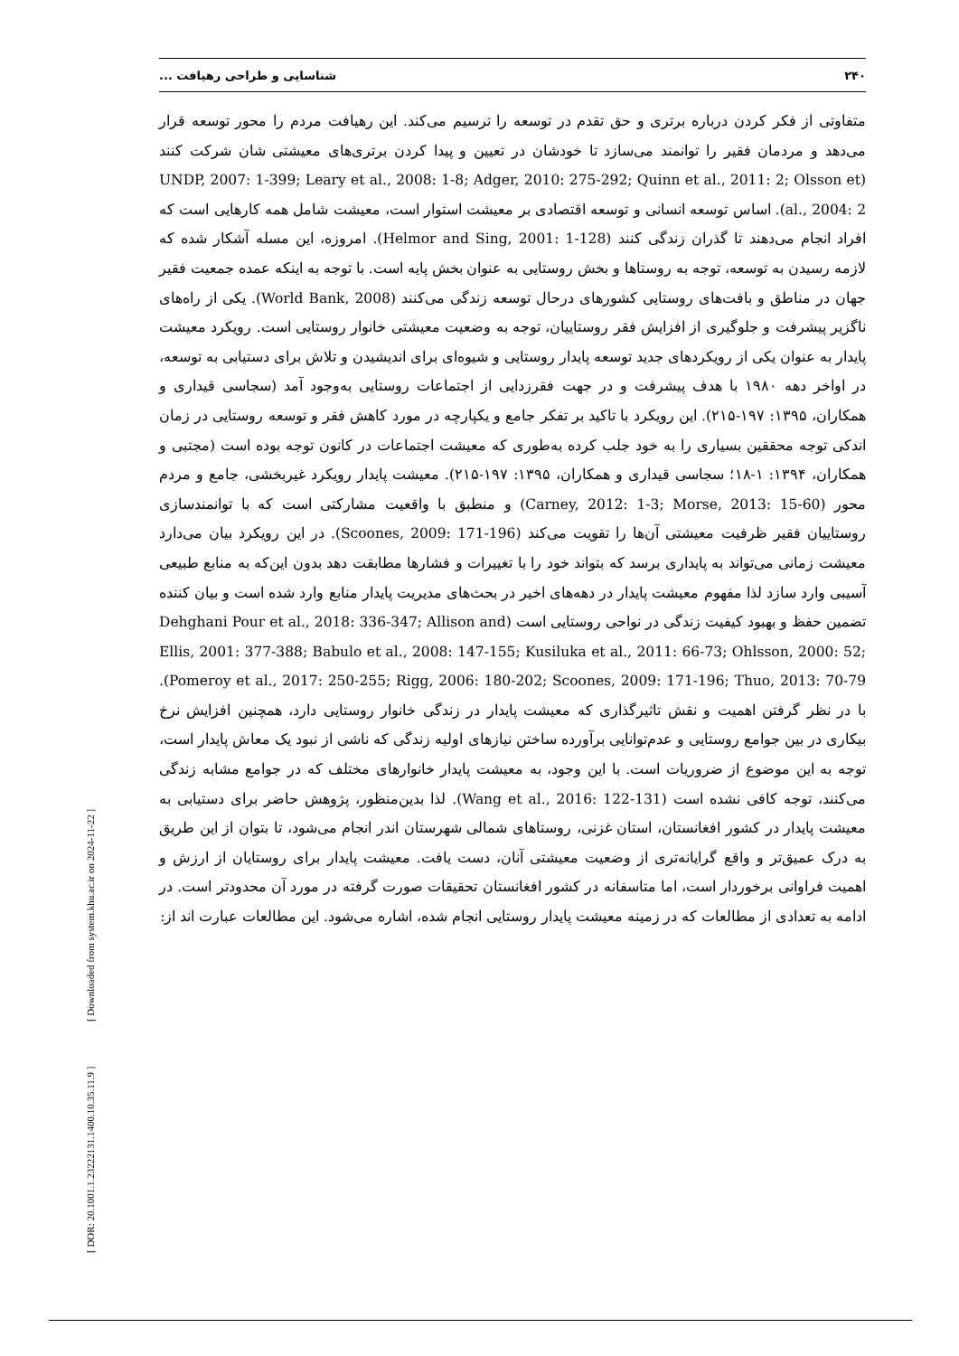۲۴۰ شناسایی و طراحی رهیافت ...
متفاوتی از فکر کردن درباره برتری و حق تقدم در توسعه را ترسیم می‌کند. این رهیافت مردم را محور توسعه قرار می‌دهد و مردمان فقیر را توانمند می‌سازد تا خودشان در تعیین و پیدا کردن برتری‌های معیشتی شان شرکت کنند (UNDP, 2007: 1-399; Leary et al., 2008: 1-8; Adger, 2010: 275-292; Quinn et al., 2011: 2; Olsson et al., 2004: 2). اساس توسعه انسانی و توسعه اقتصادی بر معیشت استوار است، معیشت شامل همه کارهایی است که افراد انجام می‌دهند تا گذران زندگی کنند (Helmor and Sing, 2001: 1-128). امروزه، این مسله آشکار شده که لازمه رسیدن به توسعه، توجه به روستاها و بخش روستایی به عنوان بخش پایه است. با توجه به اینکه عمده جمعیت فقیر جهان در مناطق و بافت‌های روستایی کشورهای درحال توسعه زندگی می‌کنند (World Bank, 2008). یکی از راه‌های ناگزیر پیشرفت و جلوگیری از افزایش فقر روستاییان، توجه به وضعیت معیشتی خانوار روستایی است. رویکرد معیشت پایدار به عنوان یکی از رویکردهای جدید توسعه پایدار روستایی و شیوه‌ای برای اندیشیدن و تلاش برای دستیابی به توسعه، در اواخر دهه ۱۹۸۰ با هدف پیشرفت و در جهت فقرزدایی از اجتماعات روستایی به‌وجود آمد (سجاسی قیداری و همکاران، ۱۳۹۵: ۱۹۷-۲۱۵). این رویکرد با تاکید بر تفکر جامع و یکپارچه در مورد کاهش فقر و توسعه روستایی در زمان اندکی توجه محققین بسیاری را به خود جلب کرده به‌طوری که معیشت اجتماعات در کانون توجه بوده است (مجتبی و همکاران، ۱۳۹۴: ۱-۱۸؛ سجاسی قیداری و همکاران، ۱۳۹۵: ۱۹۷-۲۱۵). معیشت پایدار رویکرد غیربخشی، جامع و مردم محور (Carney, 2012: 1-3; Morse, 2013: 15-60) و منطبق با واقعیت مشارکتی است که با توانمندسازی روستاییان فقیر ظرفیت معیشتی آن‌ها را تقویت می‌کند (Scoones, 2009: 171-196). در این رویکرد بیان می‌دارد معیشت زمانی می‌تواند به پایداری برسد که بتواند خود را با تغییرات و فشارها مطابقت دهد بدون این‌که به منابع طبیعی آسیبی وارد سازد لذا مفهوم معیشت پایدار در دهه‌های اخیر در بحث‌های مدیریت پایدار منابع وارد شده است و بیان کننده تضمین حفظ و بهبود کیفیت زندگی در نواحی روستایی است (Dehghani Pour et al., 2018: 336-347; Allison and Ellis, 2001: 377-388; Babulo et al., 2008: 147-155; Kusiluka et al., 2011: 66-73; Ohlsson, 2000: 52; Pomeroy et al., 2017: 250-255; Rigg, 2006: 180-202; Scoones, 2009: 171-196; Thuo, 2013: 70-79). با در نظر گرفتن اهمیت و نقش تاثیرگذاری که معیشت پایدار در زندگی خانوار روستایی دارد، همچنین افزایش نرخ بیکاری در بین جوامع روستایی و عدم‌توانایی برآورده ساختن نیازهای اولیه زندگی که ناشی از نبود یک معاش پایدار است، توجه به این موضوع از ضروریات است. با این وجود، به معیشت پایدار خانوارهای مختلف که در جوامع مشابه زندگی می‌کنند، توجه کافی نشده است (Wang et al., 2016: 122-131). لذا بدین‌منظور، پژوهش حاضر برای دستیابی به معیشت پایدار در کشور افغانستان، استان غزنی، روستاهای شمالی شهرستان اندر انجام می‌شود، تا بتوان از این طریق به درک عمیق‌تر و واقع گرایانه‌تری از وضعیت معیشتی آنان، دست یافت. معیشت پایدار برای روستایان از ارزش و اهمیت فراوانی برخوردار است، اما متاسفانه در کشور افغانستان تحقیقات صورت گرفته در مورد آن محدودتر است. در ادامه به تعدادی از مطالعات که در زمینه معیشت پایدار روستایی انجام شده، اشاره می‌شود. این مطالعات عبارت اند از:
[ DOR: 20.1001.1.23222131.1400.10.35.11.9 ] [ Downloaded from system.khu.ac.ir on 2024-11-22 ]